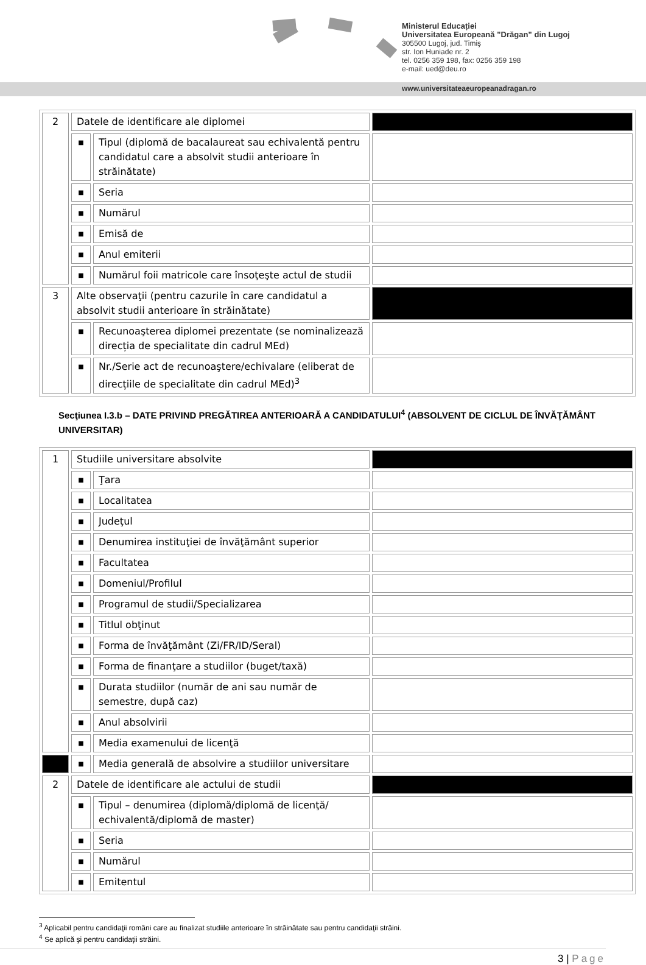Ministerul Educației
Universitatea Europeană ”Drăgan” din Lugoj
305500 Lugoj, jud. Timiş
str. Ion Huniade nr. 2
tel. 0256 359 198, fax: 0256 359 198
e-mail: ued@deu.ro
www.universitateaeuropeanadragan.ro
| 2 | Datele de identificare ale diplomei | | |
| | ■ | Tipul (diplomă de bacalaureat sau echivalentă pentru candidatul care a absolvit studii anterioare în străinătate) | |
| | ■ | Seria | |
| | ■ | Numărul | |
| | ■ | Emisă de | |
| | ■ | Anul emiterii | |
| | ■ | Numărul foii matricole care însoţeşte actul de studii | |
| 3 | Alte observaţii (pentru cazurile în care candidatul a absolvit studii anterioare în străinătate) | | |
| | ■ | Recunoaşterea diplomei prezentate (se nominalizează direcția de specialitate din cadrul MEd) | |
| | ■ | Nr./Serie act de recunoaştere/echivalare (eliberat de direcțiile de specialitate din cadrul MEd)<sup>3</sup> | |
Secţiunea I.3.b – DATE PRIVIND PREGĂTIREA ANTERIOARĂ A CANDIDATULUI<sup>4</sup> (ABSOLVENT DE CICLUL DE ÎNVĂŢĂMÂNT UNIVERSITAR)
| 1 | Studiile universitare absolvite | | |
| | ■ | Ţara | |
| | ■ | Localitatea | |
| | ■ | Judeţul | |
| | ■ | Denumirea instituţiei de învăţământ superior | |
| | ■ | Facultatea | |
| | ■ | Domeniul/Profilul | |
| | ■ | Programul de studii/Specializarea | |
| | ■ | Titlul obţinut | |
| | ■ | Forma de învăţământ (Zi/FR/ID/Seral) | |
| | ■ | Forma de finanţare a studiilor (buget/taxă) | |
| | ■ | Durata studiilor (număr de ani sau număr de semestre, după caz) | |
| | ■ | Anul absolvirii | |
| | ■ | Media examenului de licenţă | |
| | ■ | Media generală de absolvire a studiilor universitare | |
| 2 | Datele de identificare ale actului de studii | | |
| | ■ | Tipul – denumirea (diplomă/diplomă de licenţă/ echivalentă/diplomă de master) | |
| | ■ | Seria | |
| | ■ | Numărul | |
| | ■ | Emitentul | |
<sup>3</sup> Aplicabil pentru candidaţii români care au finalizat studiile anterioare în străinătate sau pentru candidaţii străini.
<sup>4</sup> Se aplică şi pentru candidaţii străini.
3 | Page